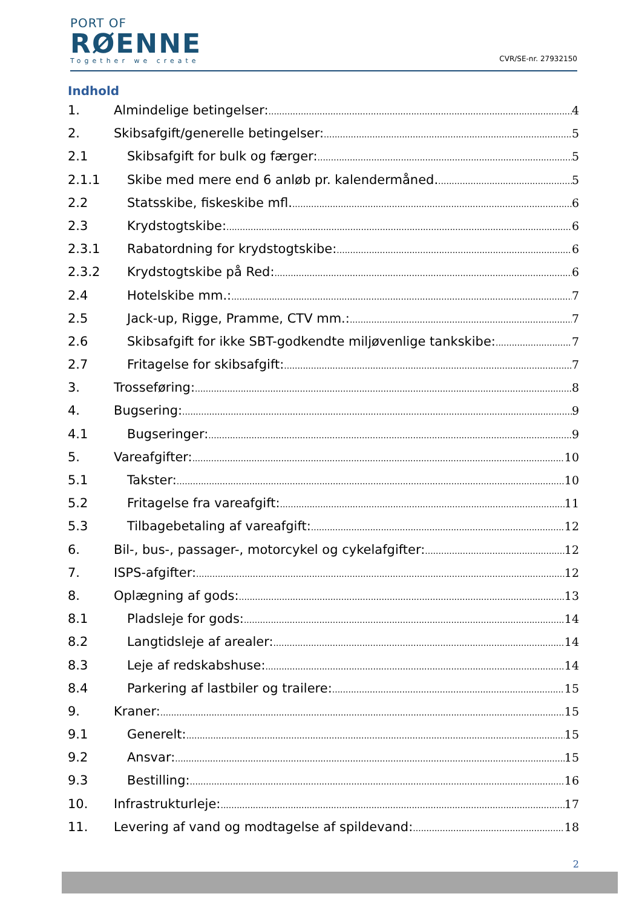PORT OF
RØENNE
Together we create
CVR/SE-nr. 27932150
Indhold
1. Almindelige betingelser: 4
2. Skibsafgift/generelle betingelser: 5
2.1 Skibsafgift for bulk og færger: 5
2.1.1 Skibe med mere end 6 anløb pr. kalendermåned. 5
2.2 Statsskibe, fiskeskibe mfl. 6
2.3 Krydstogtskibe: 6
2.3.1 Rabatordning for krydstogtskibe: 6
2.3.2 Krydstogtskibe på Red: 6
2.4 Hotelskibe mm.: 7
2.5 Jack-up, Rigge, Pramme, CTV mm.: 7
2.6 Skibsafgift for ikke SBT-godkendte miljøvenlige tankskibe: 7
2.7 Fritagelse for skibsafgift: 7
3. Trosseføring: 8
4. Bugsering: 9
4.1 Bugseringer: 9
5. Vareafgifter: 10
5.1 Takster: 10
5.2 Fritagelse fra vareafgift: 11
5.3 Tilbagebetaling af vareafgift: 12
6. Bil-, bus-, passager-, motorcykel og cykelafgifter: 12
7. ISPS-afgifter: 12
8. Oplægning af gods: 13
8.1 Pladsleje for gods: 14
8.2 Langtidsleje af arealer: 14
8.3 Leje af redskabshuse: 14
8.4 Parkering af lastbiler og trailere: 15
9. Kraner: 15
9.1 Generelt: 15
9.2 Ansvar: 15
9.3 Bestilling: 16
10. Infrastrukturleje: 17
11. Levering af vand og modtagelse af spildevand: 18
2